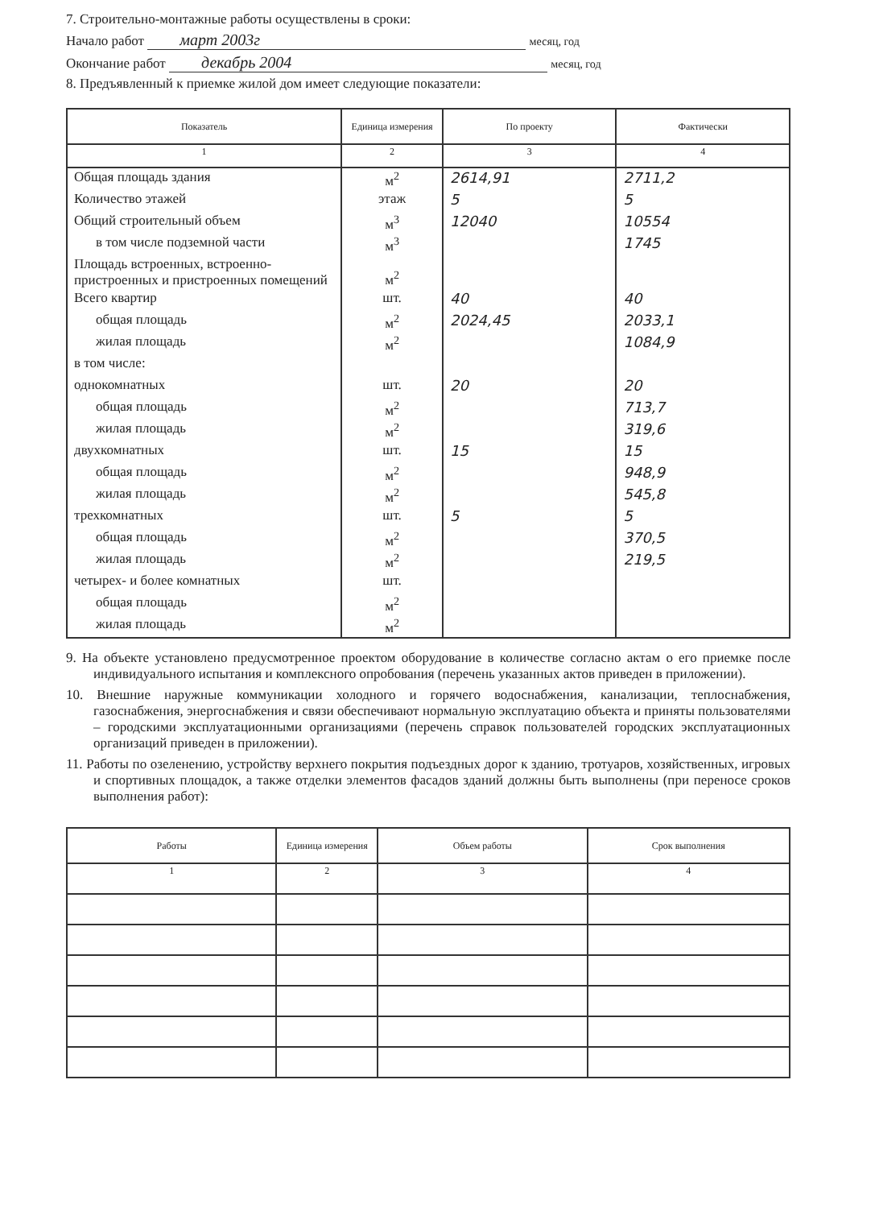7. Строительно-монтажные работы осуществлены в сроки:
Начало работ март 2003г месяц, год
Окончание работ декабрь 2004 месяц, год
8. Предъявленный к приемке жилой дом имеет следующие показатели:
| Показатель | Единица измерения | По проекту | Фактически |
| --- | --- | --- | --- |
| 1 | 2 | 3 | 4 |
| Общая площадь здания | м<sup>2</sup> | 2614,91 | 2711,2 |
| Количество этажей | этаж | 5 | 5 |
| Общий строительный объем | м<sup>3</sup> | 12040 | 10554 |
| в том числе подземной части | м<sup>3</sup> | | 1745 |
| Площадь встроенных, встроенно-пристроенных и пристроенных помещений | м<sup>2</sup> | | |
| Всего квартир | шт. | 40 | 40 |
| общая площадь | м<sup>2</sup> | 2024,45 | 2033,1 |
| жилая площадь | м<sup>2</sup> | | 1084,9 |
| в том числе: | | | |
| однокомнатных | шт. | 20 | 20 |
| общая площадь | м<sup>2</sup> | | 713,7 |
| жилая площадь | м<sup>2</sup> | | 319,6 |
| двухкомнатных | шт. | 15 | 15 |
| общая площадь | м<sup>2</sup> | | 948,9 |
| жилая площадь | м<sup>2</sup> | | 545,8 |
| трехкомнатных | шт. | 5 | 5 |
| общая площадь | м<sup>2</sup> | | 370,5 |
| жилая площадь | м<sup>2</sup> | | 219,5 |
| четырех- и более комнатных | шт. | | |
| общая площадь | м<sup>2</sup> | | |
| жилая площадь | м<sup>2</sup> | | |
9. На объекте установлено предусмотренное проектом оборудование в количестве согласно актам о его приемке после индивидуального испытания и комплексного опробования (перечень указанных актов приведен в приложении).
10. Внешние наружные коммуникации холодного и горячего водоснабжения, канализации, теплоснабжения, газоснабжения, энергоснабжения и связи обеспечивают нормальную эксплуатацию объекта и приняты пользователями – городскими эксплуатационными организациями (перечень справок пользователей городских эксплуатационных организаций приведен в приложении).
11. Работы по озеленению, устройству верхнего покрытия подъездных дорог к зданию, тротуаров, хозяйственных, игровых и спортивных площадок, а также отделки элементов фасадов зданий должны быть выполнены (при переносе сроков выполнения работ):
| Работы | Единица измерения | Объем работы | Срок выполнения |
| --- | --- | --- | --- |
| 1 | 2 | 3 | 4 |